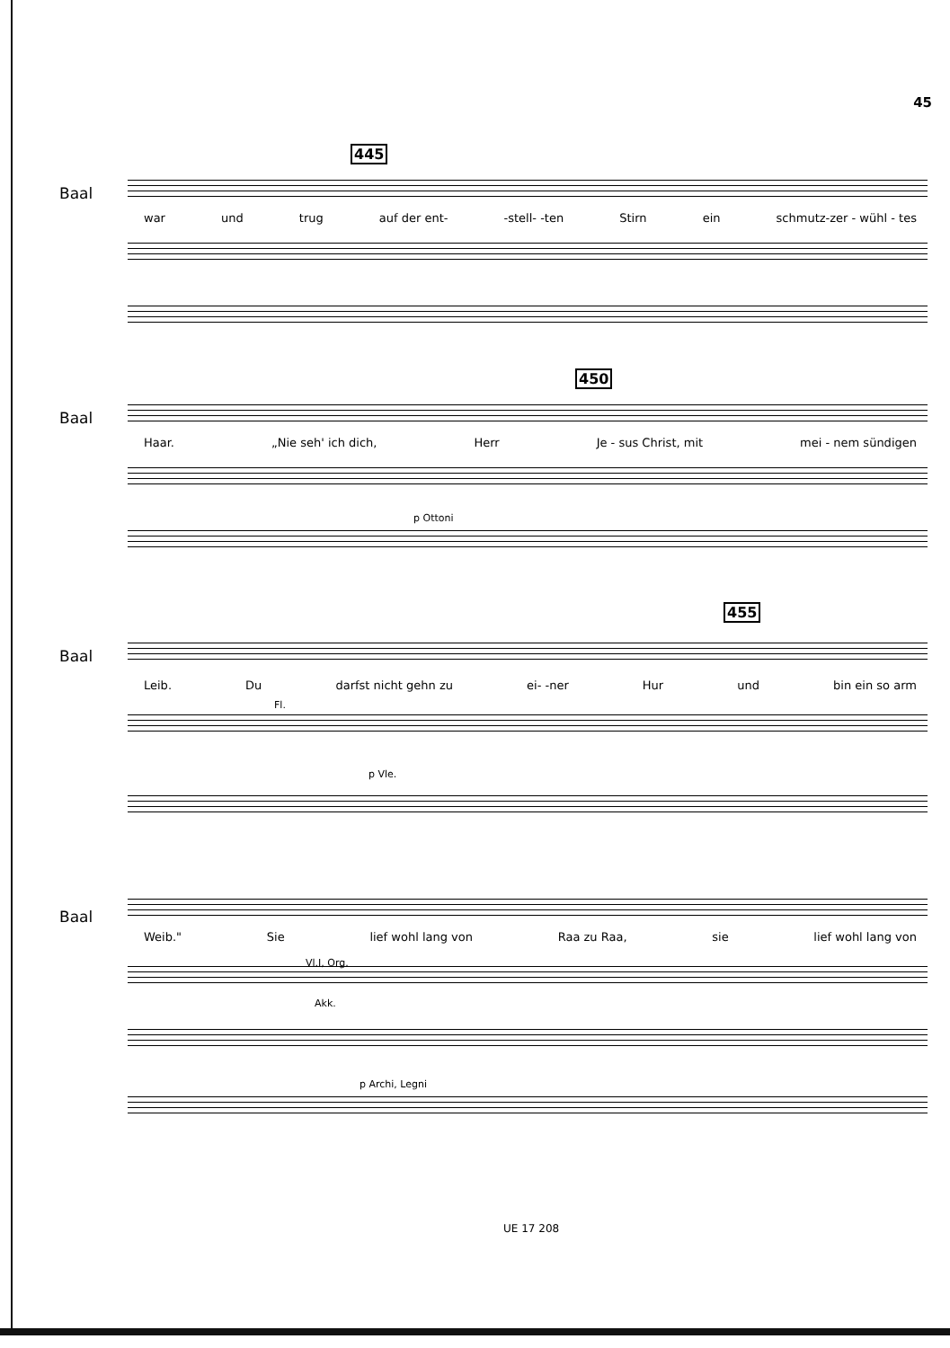45
445
Baal
war und trug auf der ent- -stell- -ten Stirn ein schmutz-zer - wühl - tes
450
Baal
Haar. „Nie seh' ich dich, Herr Je - sus Christ, mit mei - nem sündigen
p Ottoni
455
Baal
Leib. Du darfst nicht gehn zu ei- -ner Hur und bin ein so arm
Fl.
p Vle.
Baal
Weib." Sie lief wohl lang von Raa zu Raa, sie lief wohl lang von
Vl.I, Org.
Akk.
p Archi, Legni
UE 17 208